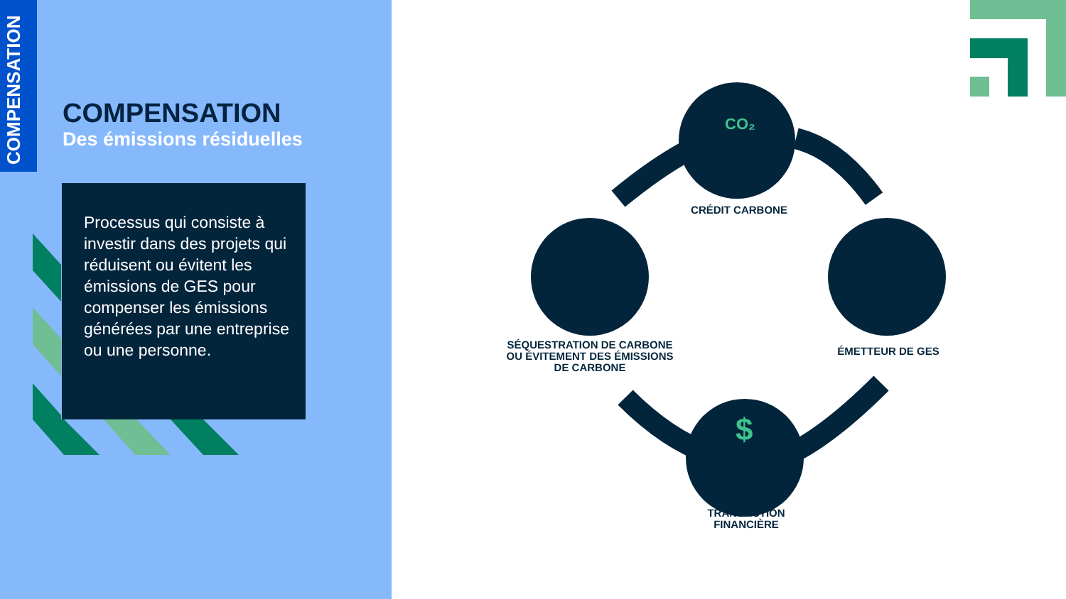COMPENSATION
COMPENSATION
Des émissions résiduelles
Processus qui consiste à investir dans des projets qui réduisent ou évitent les émissions de GES pour compenser les émissions générées par une entreprise ou une personne.
CO₂
$
CRÉDIT CARBONE
SÉQUESTRATION DE CARBONE OU ÉVITEMENT DES ÉMISSIONS DE CARBONE
ÉMETTEUR DE GES
TRANSACTION FINANCIÈRE